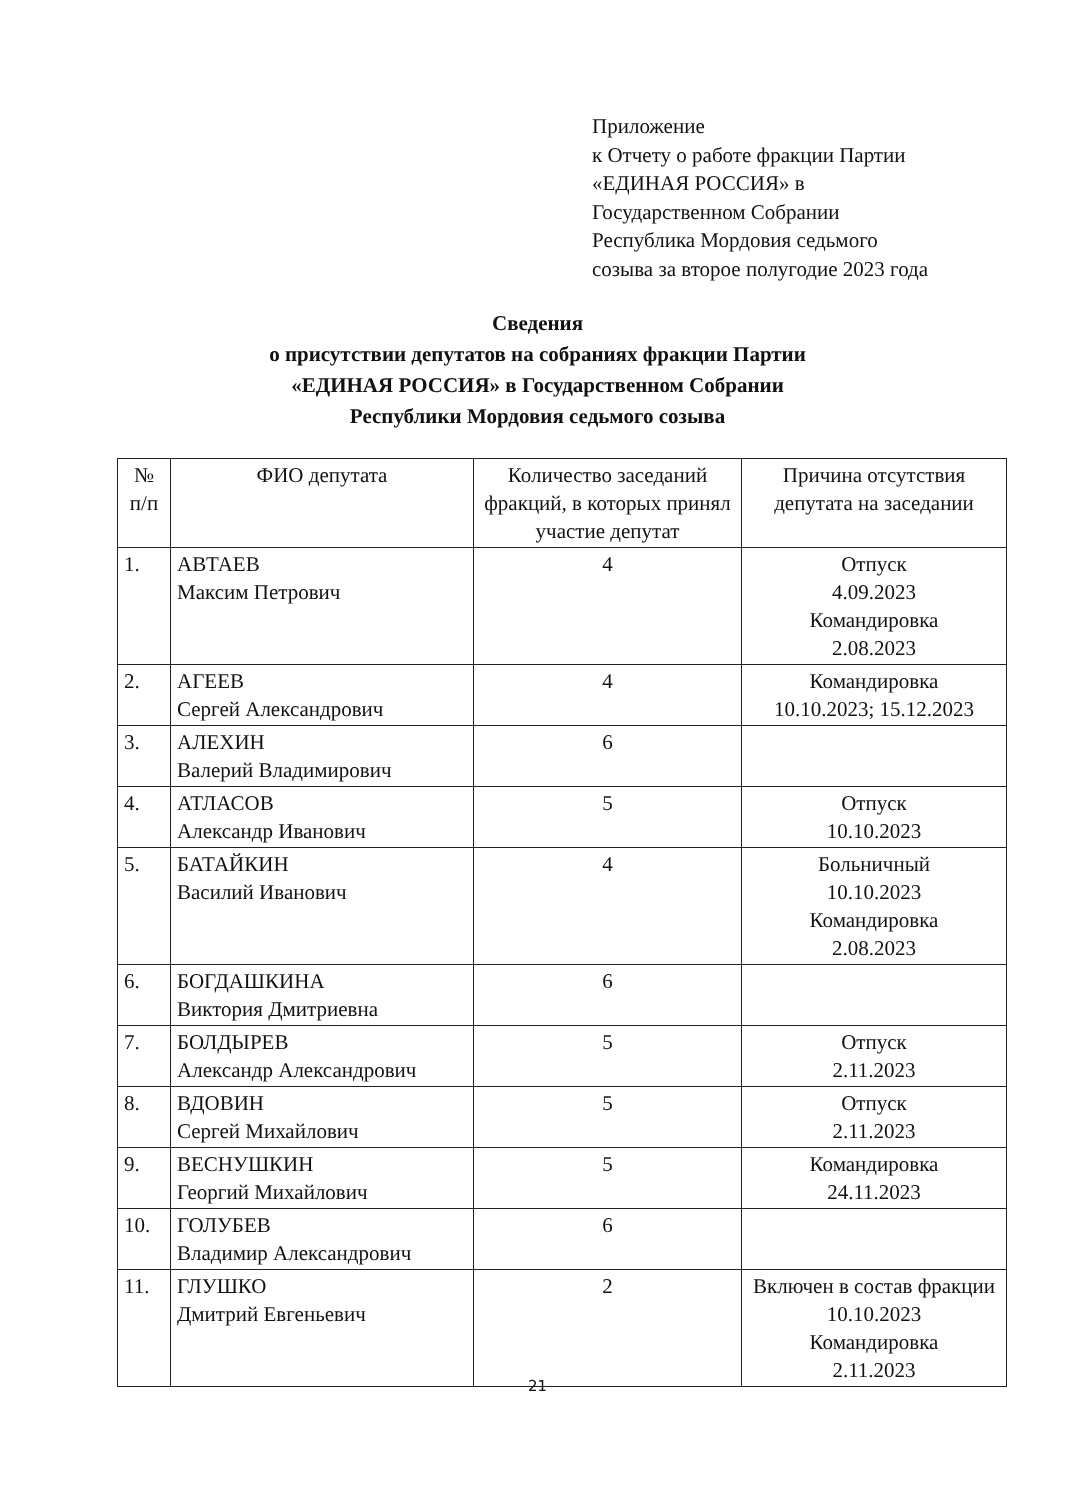Приложение
к Отчету о работе фракции Партии
«ЕДИНАЯ РОССИЯ» в
Государственном Собрании
Республика Мордовия седьмого
созыва за второе полугодие 2023 года
Сведения
о присутствии депутатов на собраниях фракции Партии
«ЕДИНАЯ РОССИЯ» в Государственном Собрании
Республики Мордовия седьмого созыва
| № п/п | ФИО депутата | Количество заседаний фракций, в которых принял участие депутат | Причина отсутствия депутата на заседании |
| --- | --- | --- | --- |
| 1. | АВТАЕВ Максим Петрович | 4 | Отпуск 4.09.2023 Командировка 2.08.2023 |
| 2. | АГЕЕВ Сергей Александрович | 4 | Командировка 10.10.2023; 15.12.2023 |
| 3. | АЛЕХИН Валерий Владимирович | 6 | |
| 4. | АТЛАСОВ Александр Иванович | 5 | Отпуск 10.10.2023 |
| 5. | БАТАЙКИН Василий Иванович | 4 | Больничный 10.10.2023 Командировка 2.08.2023 |
| 6. | БОГДАШКИНА Виктория Дмитриевна | 6 | |
| 7. | БОЛДЫРЕВ Александр Александрович | 5 | Отпуск 2.11.2023 |
| 8. | ВДОВИН Сергей Михайлович | 5 | Отпуск 2.11.2023 |
| 9. | ВЕСНУШКИН Георгий Михайлович | 5 | Командировка 24.11.2023 |
| 10. | ГОЛУБЕВ Владимир Александрович | 6 | |
| 11. | ГЛУШКО Дмитрий Евгеньевич | 2 | Включен в состав фракции 10.10.2023 Командировка 2.11.2023 |
21